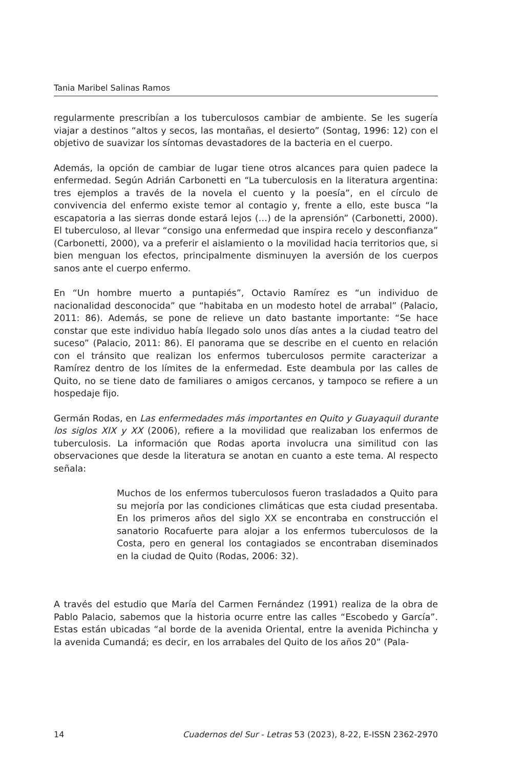Tania Maribel Salinas Ramos
regularmente prescribían a los tuberculosos cambiar de ambiente. Se les sugería viajar a destinos “altos y secos, las montañas, el desierto” (Sontag, 1996: 12) con el objetivo de suavizar los síntomas devastadores de la bacteria en el cuerpo.
Además, la opción de cambiar de lugar tiene otros alcances para quien padece la enfermedad. Según Adrián Carbonetti en “La tuberculosis en la literatura argentina: tres ejemplos a través de la novela el cuento y la poesía”, en el círculo de convivencia del enfermo existe temor al contagio y, frente a ello, este busca “la escapatoria a las sierras donde estará lejos (…) de la aprensión” (Carbonetti, 2000). El tuberculoso, al llevar “consigo una enfermedad que inspira recelo y desconfianza” (Carbonetti, 2000), va a preferir el aislamiento o la movilidad hacia territorios que, si bien menguan los efectos, principalmente disminuyen la aversión de los cuerpos sanos ante el cuerpo enfermo.
En “Un hombre muerto a puntapiés”, Octavio Ramírez es “un individuo de nacionalidad desconocida” que “habitaba en un modesto hotel de arrabal” (Palacio, 2011: 86). Además, se pone de relieve un dato bastante importante: “Se hace constar que este individuo había llegado solo unos días antes a la ciudad teatro del suceso” (Palacio, 2011: 86). El panorama que se describe en el cuento en relación con el tránsito que realizan los enfermos tuberculosos permite caracterizar a Ramírez dentro de los límites de la enfermedad. Este deambula por las calles de Quito, no se tiene dato de familiares o amigos cercanos, y tampoco se refiere a un hospedaje fijo.
Germán Rodas, en Las enfermedades más importantes en Quito y Guayaquil durante los siglos XIX y XX (2006), refiere a la movilidad que realizaban los enfermos de tuberculosis. La información que Rodas aporta involucra una similitud con las observaciones que desde la literatura se anotan en cuanto a este tema. Al respecto señala:
Muchos de los enfermos tuberculosos fueron trasladados a Quito para su mejoría por las condiciones climáticas que esta ciudad presentaba. En los primeros años del siglo XX se encontraba en construcción el sanatorio Rocafuerte para alojar a los enfermos tuberculosos de la Costa, pero en general los contagiados se encontraban diseminados en la ciudad de Quito (Rodas, 2006: 32).
A través del estudio que María del Carmen Fernández (1991) realiza de la obra de Pablo Palacio, sabemos que la historia ocurre entre las calles “Escobedo y García”. Estas están ubicadas “al borde de la avenida Oriental, entre la avenida Pichincha y la avenida Cumandá; es decir, en los arrabales del Quito de los años 20” (Pala-
14 Cuadernos del Sur - Letras 53 (2023), 8-22, E-ISSN 2362-2970